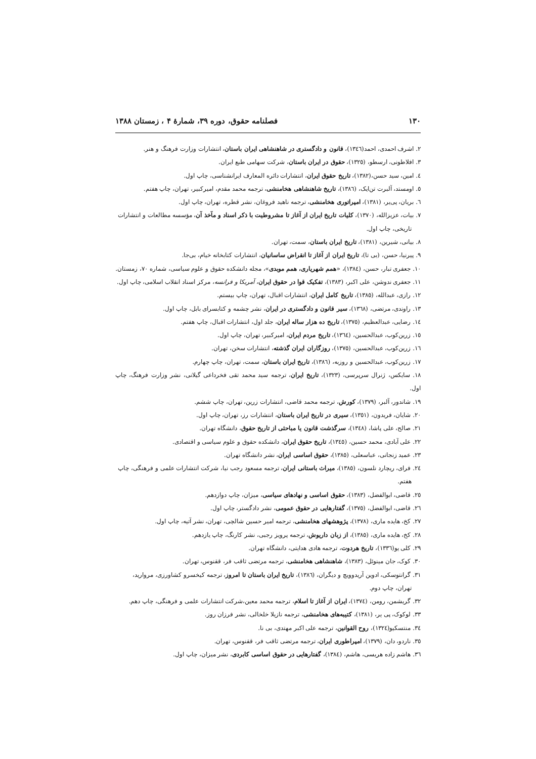۱۳۰ فصلنامه حقوق، دوره ۳۹، شمارهٔ ۴ ، زمستان ۱۳۸۸
۲. اشرف احمدی، احمد(۱۳٤٦)، قانون و دادگستری در شاهنشاهی ایران باستان، انتشارات وزارت فرهنگ و هنر.
۳. افلاطونی، ارسطو، (۱۳۲٥)، حقوق در ایران باستان، شرکت سهامی طبع ایران.
٤. امین، سید حسن،(۱۳۸۲)، تاریخ حقوق ایران، انتشارات دائره المعارف ایرانشناسی، چاپ اول.
٥. اومستد، آلبرت تن‌ایک، (۱۳۸٦)، تاریخ شاهنشاهی هخامنشی، ترجمه محمد مقدم، امیرکبیر، تهران، چاپ هفتم.
٦. بریان، پی‌یر، (۱۳۸۱)، امپراتوری هخامنشی، ترجمه ناهید فروغان، نشر قطره، تهران، چاپ اول.
۷. بیات، عزیزالله، (۱۳۷۰)، کلیات تاریخ ایران از آغاز تا مشروطیت با ذکر اسناد و مآخذ آن، مؤسسه مطالعات و انتشارات
تاریخی، چاپ اول.
۸. بیانی، شیرین، (۱۳۸۱)، تاریخ ایران باستان، سمت، تهران.
۹. پیرنیا، حسن، (بی تا)، تاریخ ایران از آغاز تا انقراض ساسانیان، انتشارات کتابخانه خیام، بی‌جا.
۱۰. جعفری تبار، حسن، (۱۳۸٤)، «همم شهریاری، همم موبدی»، مجله دانشکده حقوق و علوم سیاسی، شماره ۷۰، زمستان.
۱۱. جعفری ندوشن، علی اکبر، (۱۳۸۳)، تفکیک قوا در حقوق ایران، آمریکا و فرانسه، مرکز اسناد انقلاب اسلامی، چاپ اول.
۱۲. رازی، عبدالله، (۱۳۸٥)، تاریخ کامل ایران، انتشارات اقبال، تهران، چاپ بیستم.
۱۳. راوندی، مرتضی، (۱۳٦۸)، سیر قانون و دادگستری در ایران، نشر چشمه و کتابسرای بابل، چاپ اول.
۱٤. رضایی، عبدالعظیم، (۱۳۷٥)، تاریخ ده هزار ساله ایران، جلد اول، انتشارات اقبال، چاپ هفتم.
۱٥. زرین‌کوب، عبدالحسین، (۱۳٦٤)، تاریخ مردم ایران، امیرکبیر، تهران، چاپ اول.
۱٦. زرین‌کوب، عبدالحسین، (۱۳۷٥)، روزگاران ایران گذشته، انتشارات سخن، تهران.
۱۷. زرین‌کوب، عبدالحسین و روزبه، (۱۳۸٦)، تاریخ ایران باستان، سمت، تهران، چاپ چهارم.
۱۸. سایکس، ژنرال سرپرسی، (۱۳۲۳)، تاریخ ایران، ترجمه سید محمد تقی فخرداعی گیلانی، نشر وزارت فرهنگ، چاپ اول.
۱۹. شاندور، آلبر، (۱۳۷۹)، کورش، ترجمه محمد قاضی، انتشارات زرین، تهران، چاپ ششم.
۲۰. شایان، فریدون، (۱۳٥۱)، سیری در تاریخ ایران باستان، انتشارات رز، تهران، چاپ اول.
۲۱. صالح، علی پاشا، (۱۳٤۸)، سرگذشت قانون یا مباحثی از تاریخ حقوق، دانشگاه تهران.
۲۲. علی آبادی، محمد حسین، (۱۳٤٥)، تاریخ حقوق ایران، دانشکده حقوق و علوم سیاسی و اقتصادی.
۲۳. عمید زنجانی، عباسعلی، (۱۳۸٥)، حقوق اساسی ایران، نشر دانشگاه تهران.
۲٤. فرای، ریچارد نلسون، (۱۳۸٥)، میراث باستانی ایران، ترجمه مسعود رجب نیا، شرکت انتشارات علمی و فرهنگی، چاپ
هفتم.
۲٥. قاضی، ابوالفضل، (۱۳۸۳)، حقوق اساسی و نهادهای سیاسی، میزان، چاپ دوازدهم.
۲٦. قاضی، ابوالفضل، (۱۳۷٥)، گفتارهایی در حقوق عمومی، نشر دادگستر، چاپ اول.
۲۷. کخ، هایده ماری، (۱۳۷۸)، پژوهشهای هخامنشی، ترجمه امیر حسین شالچی، تهران، نشر آتیه، چاپ اول.
۲۸. کخ، هایده ماری، (۱۳۸٥)، از زبان داریوش، ترجمه پرویز رجبی، نشر کارنگ، چاپ یازدهم.
۲۹. کلی یو(۱۳۳٦)، تاریخ هردوت، ترجمه هادی هدایتی، دانشگاه تهران.
۳۰. کوک، جان مینوئل، (۱۳۸۳)، شاهنشاهی هخامنشی، ترجمه مرتضی ثاقب فر، ققنوس، تهران.
۳۱. گرانتوسکی، ادوین آریدوویچ و دیگران، (۱۳۸٦)، تاریخ ایران باستان تا امروز، ترجمه کیخسرو کشاورزی، مروارید،
تهران، چاپ دوم.
۳۲. گریشمن، رومن، (۱۳۷٤)، ایران از آغاز تا اسلام، ترجمه محمد معین،شرکت انتشارات علمی و فرهنگی، چاپ دهم.
۳۳. لوکوک، پی یر، (۱۳۸۱)، کتیبه‌های هخامنشی، ترجمه نازیلا خلخالی، نشر فرزان روز.
۳٤. منتسکیو(۱۳۲٤)، روح القوانین، ترجمه علی اکبر مهتدی، بی نا.
۳٥. ناردو، دان، (۱۳۷۹)، امپراطوری ایران، ترجمه مرتضی ثاقب فر، ققنوس، تهران.
۳٦. هاشم زاده هریسی، هاشم، (۱۳۸٤)، گفتارهایی در حقوق اساسی کابردی، نشر میزان، چاپ اول.